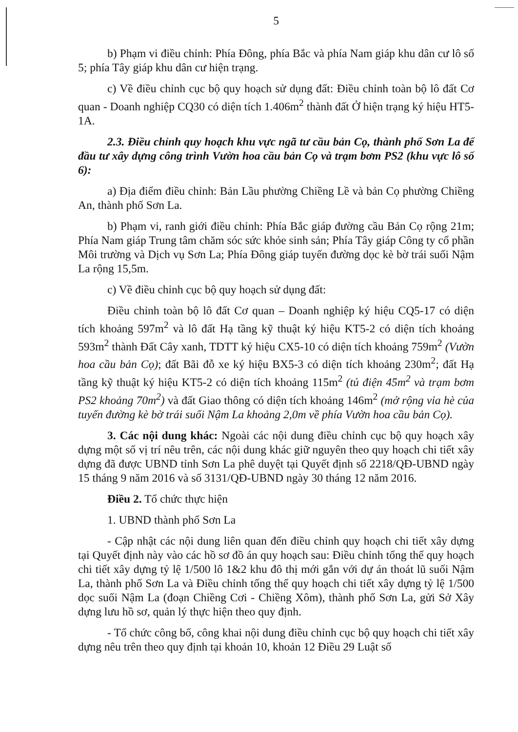5
b) Phạm vi điều chỉnh: Phía Đông, phía Bắc và phía Nam giáp khu dân cư lô số 5; phía Tây giáp khu dân cư hiện trạng.
c) Về điều chỉnh cục bộ quy hoạch sử dụng đất: Điều chỉnh toàn bộ lô đất Cơ quan - Doanh nghiệp CQ30 có diện tích 1.406m<sup>2</sup> thành đất Ở hiện trạng ký hiệu HT5-1A.
2.3. Điều chỉnh quy hoạch khu vực ngã tư cầu bản Cọ, thành phố Sơn La để đầu tư xây dựng công trình Vườn hoa cầu bản Cọ và trạm bơm PS2 (khu vực lô số 6):
a) Địa điểm điều chỉnh: Bản Lầu phường Chiềng Lề và bản Cọ phường Chiềng An, thành phố Sơn La.
b) Phạm vi, ranh giới điều chỉnh: Phía Bắc giáp đường cầu Bản Cọ rộng 21m; Phía Nam giáp Trung tâm chăm sóc sức khỏe sinh sản; Phía Tây giáp Công ty cổ phần Môi trường và Dịch vụ Sơn La; Phía Đông giáp tuyến đường dọc kè bờ trái suối Nậm La rộng 15,5m.
c) Về điều chỉnh cục bộ quy hoạch sử dụng đất:
Điều chỉnh toàn bộ lô đất Cơ quan – Doanh nghiệp ký hiệu CQ5-17 có diện tích khoảng 597m<sup>2</sup> và lô đất Hạ tầng kỹ thuật ký hiệu KT5-2 có diện tích khoảng 593m<sup>2</sup> thành Đất Cây xanh, TDTT ký hiệu CX5-10 có diện tích khoảng 759m<sup>2</sup> (Vườn hoa cầu bản Cọ); đất Bãi đỗ xe ký hiệu BX5-3 có diện tích khoảng 230m<sup>2</sup>; đất Hạ tầng kỹ thuật ký hiệu KT5-2 có diện tích khoảng 115m<sup>2</sup> (tủ điện 45m<sup>2</sup> và trạm bơm PS2 khoảng 70m<sup>2</sup>) và đất Giao thông có diện tích khoảng 146m<sup>2</sup> (mở rộng vỉa hè của tuyến đường kè bờ trái suối Nậm La khoảng 2,0m về phía Vườn hoa cầu bản Cọ).
3. Các nội dung khác: Ngoài các nội dung điều chỉnh cục bộ quy hoạch xây dựng một số vị trí nêu trên, các nội dung khác giữ nguyên theo quy hoạch chi tiết xây dựng đã được UBND tỉnh Sơn La phê duyệt tại Quyết định số 2218/QĐ-UBND ngày 15 tháng 9 năm 2016 và số 3131/QĐ-UBND ngày 30 tháng 12 năm 2016.
Điều 2. Tổ chức thực hiện
1. UBND thành phố Sơn La
- Cập nhật các nội dung liên quan đến điều chỉnh quy hoạch chi tiết xây dựng tại Quyết định này vào các hồ sơ đồ án quy hoạch sau: Điều chỉnh tổng thể quy hoạch chi tiết xây dựng tỷ lệ 1/500 lô 1&2 khu đô thị mới gắn với dự án thoát lũ suối Nậm La, thành phố Sơn La và Điều chỉnh tổng thể quy hoạch chi tiết xây dựng tỷ lệ 1/500 dọc suối Nậm La (đoạn Chiềng Cơi - Chiềng Xôm), thành phố Sơn La, gửi Sở Xây dựng lưu hồ sơ, quản lý thực hiện theo quy định.
- Tổ chức công bố, công khai nội dung điều chỉnh cục bộ quy hoạch chi tiết xây dựng nêu trên theo quy định tại khoản 10, khoản 12 Điều 29 Luật số